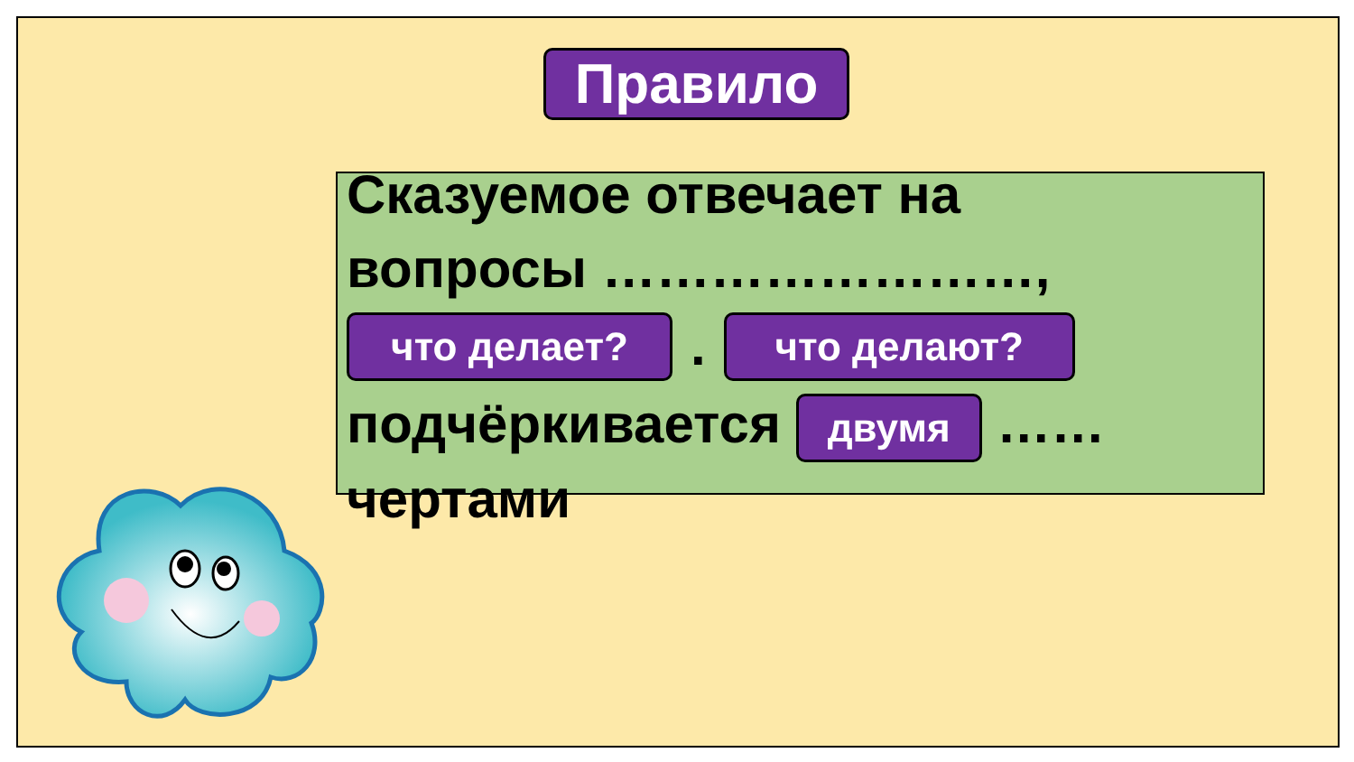Правило
Сказуемое отвечает на вопросы ……………………,
что делает?. что делают?
подчёркивается двумя ……
чертами